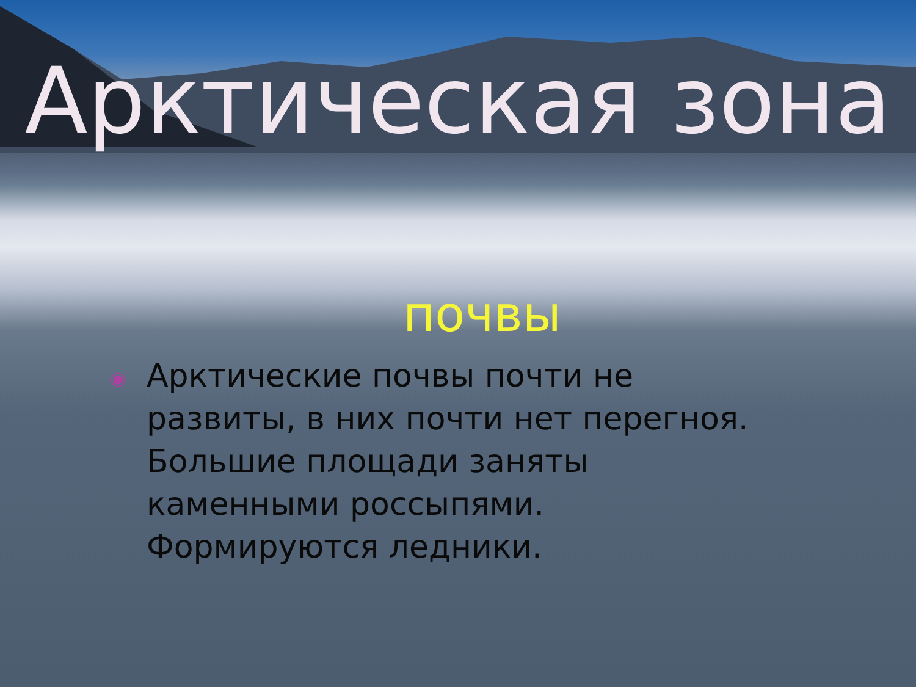Арктическая зона
почвы
◉
Арктические почвы почти не развиты, в них почти нет перегноя. Большие площади заняты каменными россыпями. Формируются ледники.